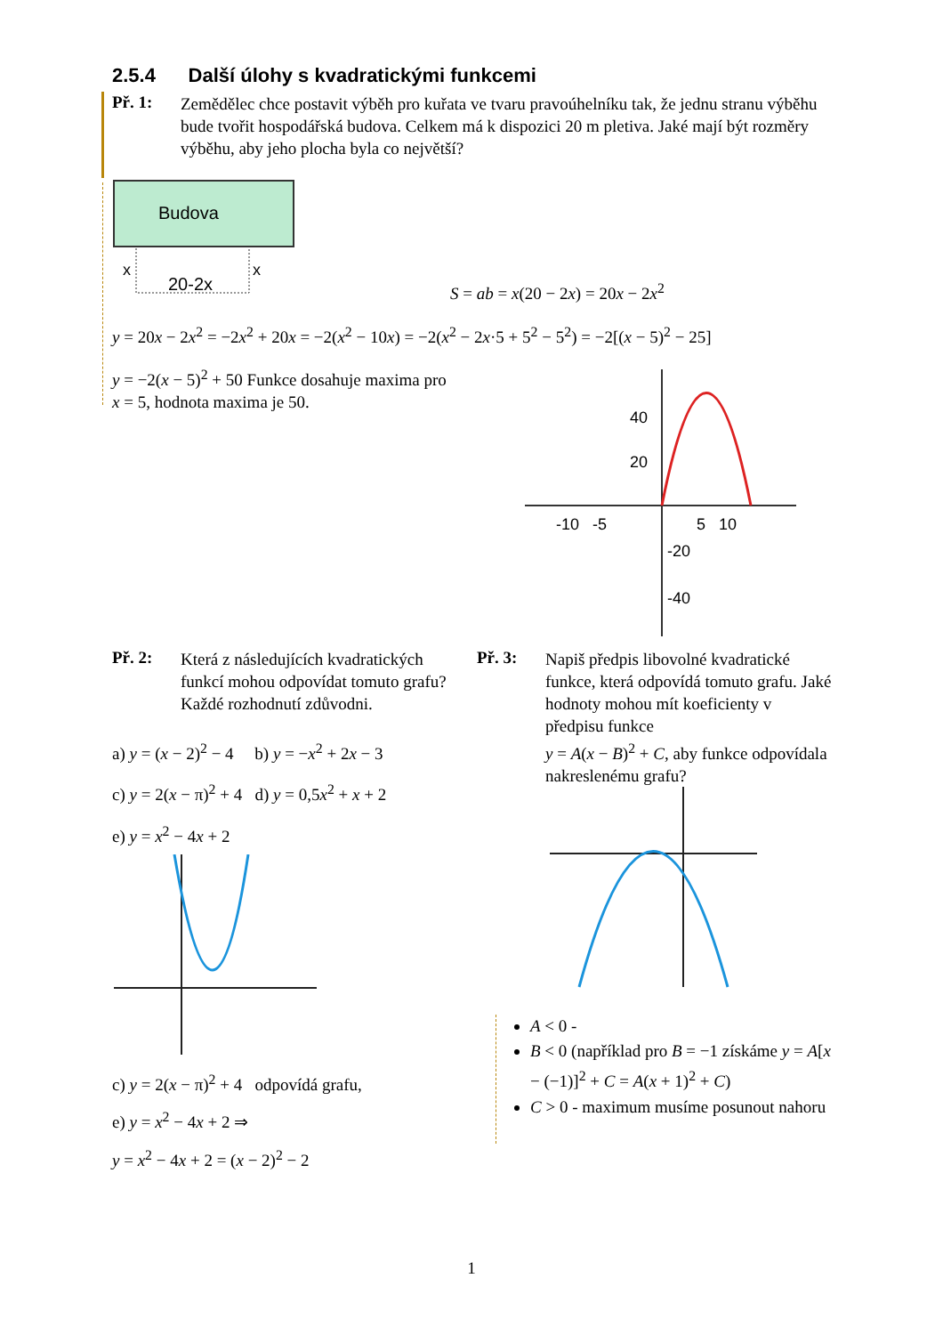2.5.4 Další úlohy s kvadratickými funkcemi
Př. 1:
Zemědělec chce postavit výběh pro kuřata ve tvaru pravoúhelníku tak, že jednu stranu výběhu bude tvořit hospodářská budova. Celkem má k dispozici 20 m pletiva. Jaké mají být rozměry výběhu, aby jeho plocha byla co největší?
Budova
x
x
20-2x
S = ab = x(20 − 2x) = 20x − 2x<sup>2</sup>
y = 20x − 2x<sup>2</sup> = −2x<sup>2</sup> + 20x = −2(x<sup>2</sup> − 10x) = −2(x<sup>2</sup> − 2x·5 + 5<sup>2</sup> − 5<sup>2</sup>) = −2[(x − 5)<sup>2</sup> − 25]
y = −2(x − 5)<sup>2</sup> + 50 Funkce dosahuje maxima pro
x = 5, hodnota maxima je 50.
40
20
-10 -5
5 10
-20
-40
Př. 2:
Která z následujících kvadratických funkcí mohou odpovídat tomuto grafu? Každé rozhodnutí zdůvodni.
a) y = (x − 2)<sup>2</sup> − 4 b) y = −x<sup>2</sup> + 2x − 3
c) y = 2(x − π)<sup>2</sup> + 4 d) y = 0,5x<sup>2</sup> + x + 2
e) y = x<sup>2</sup> − 4x + 2
c) y = 2(x − π)<sup>2</sup> + 4 odpovídá grafu,
e) y = x<sup>2</sup> − 4x + 2 ⇒
y = x<sup>2</sup> − 4x + 2 = (x − 2)<sup>2</sup> − 2
Př. 3:
Napiš předpis libovolné kvadratické funkce, která odpovídá tomuto grafu. Jaké hodnoty mohou mít koeficienty v předpisu funkce
y = A(x − B)<sup>2</sup> + C, aby funkce odpovídala nakreslenému grafu?
A < 0 -
B < 0 (například pro B = −1 získáme y = A[x − (−1)]<sup>2</sup> + C = A(x + 1)<sup>2</sup> + C)
C > 0 - maximum musíme posunout nahoru
1